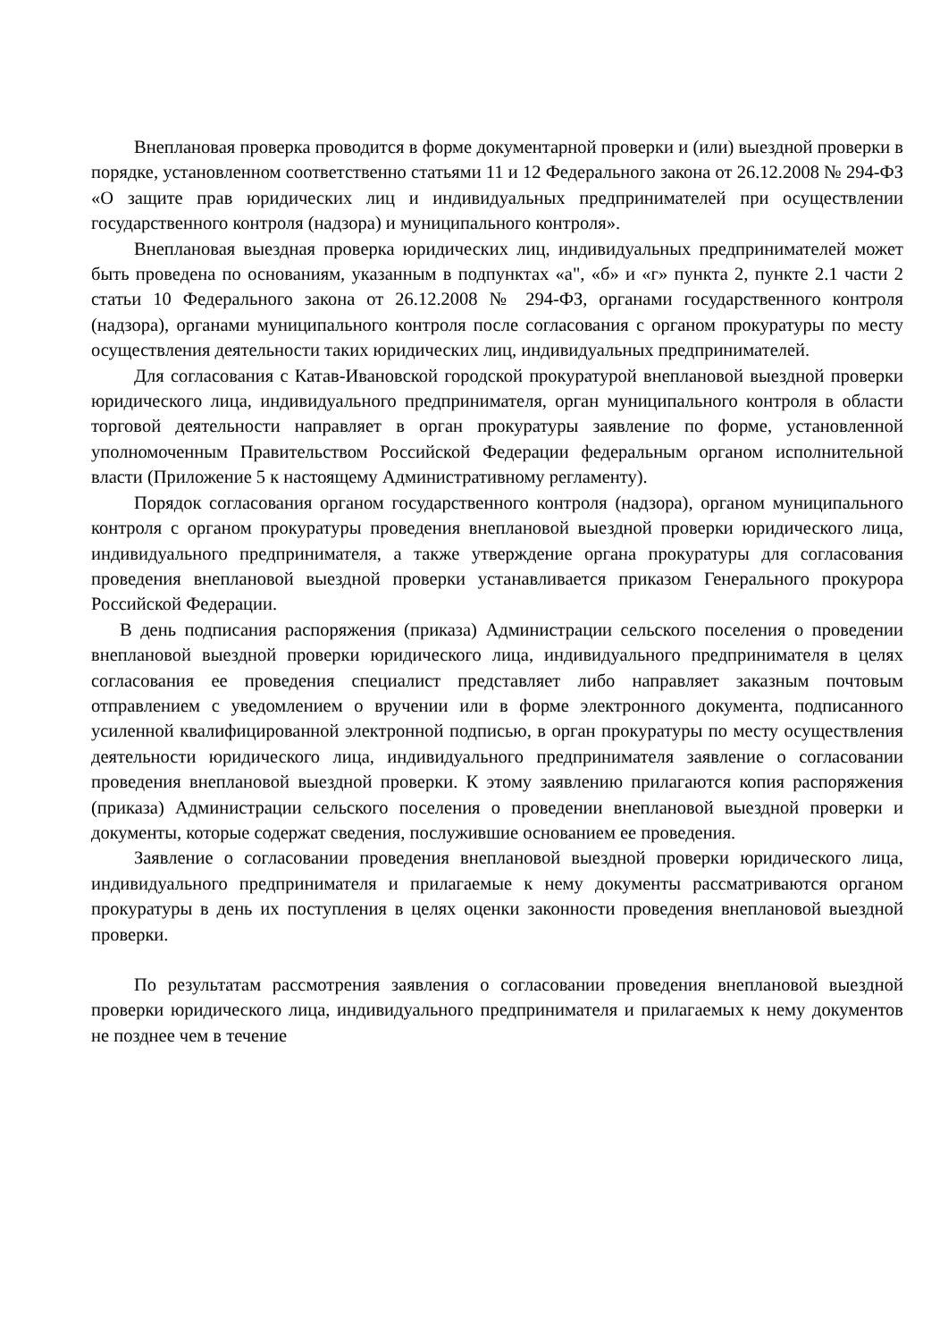Внеплановая проверка проводится в форме документарной проверки и (или) выездной проверки в порядке, установленном соответственно статьями 11 и 12 Федерального закона от 26.12.2008 № 294-ФЗ «О защите прав юридических лиц и индивидуальных предпринимателей при осуществлении государственного контроля (надзора) и муниципального контроля».
Внеплановая выездная проверка юридических лиц, индивидуальных предпринимателей может быть проведена по основаниям, указанным в подпунктах «а", «б» и «г» пункта 2, пункте 2.1 части 2 статьи 10 Федерального закона от 26.12.2008 № 294-ФЗ, органами государственного контроля (надзора), органами муниципального контроля после согласования с органом прокуратуры по месту осуществления деятельности таких юридических лиц, индивидуальных предпринимателей.
Для согласования с Катав-Ивановской городской прокуратурой внеплановой выездной проверки юридического лица, индивидуального предпринимателя, орган муниципального контроля в области торговой деятельности направляет в орган прокуратуры заявление по форме, установленной уполномоченным Правительством Российской Федерации федеральным органом исполнительной власти (Приложение 5 к настоящему Административному регламенту).
Порядок согласования органом государственного контроля (надзора), органом муниципального контроля с органом прокуратуры проведения внеплановой выездной проверки юридического лица, индивидуального предпринимателя, а также утверждение органа прокуратуры для согласования проведения внеплановой выездной проверки устанавливается приказом Генерального прокурора Российской Федерации.
В день подписания распоряжения (приказа) Администрации сельского поселения о проведении внеплановой выездной проверки юридического лица, индивидуального предпринимателя в целях согласования ее проведения специалист представляет либо направляет заказным почтовым отправлением с уведомлением о вручении или в форме электронного документа, подписанного усиленной квалифицированной электронной подписью, в орган прокуратуры по месту осуществления деятельности юридического лица, индивидуального предпринимателя заявление о согласовании проведения внеплановой выездной проверки. К этому заявлению прилагаются копия распоряжения (приказа) Администрации сельского поселения о проведении внеплановой выездной проверки и документы, которые содержат сведения, послужившие основанием ее проведения.
Заявление о согласовании проведения внеплановой выездной проверки юридического лица, индивидуального предпринимателя и прилагаемые к нему документы рассматриваются органом прокуратуры в день их поступления в целях оценки законности проведения внеплановой выездной проверки.
По результатам рассмотрения заявления о согласовании проведения внеплановой выездной проверки юридического лица, индивидуального предпринимателя и прилагаемых к нему документов не позднее чем в течение